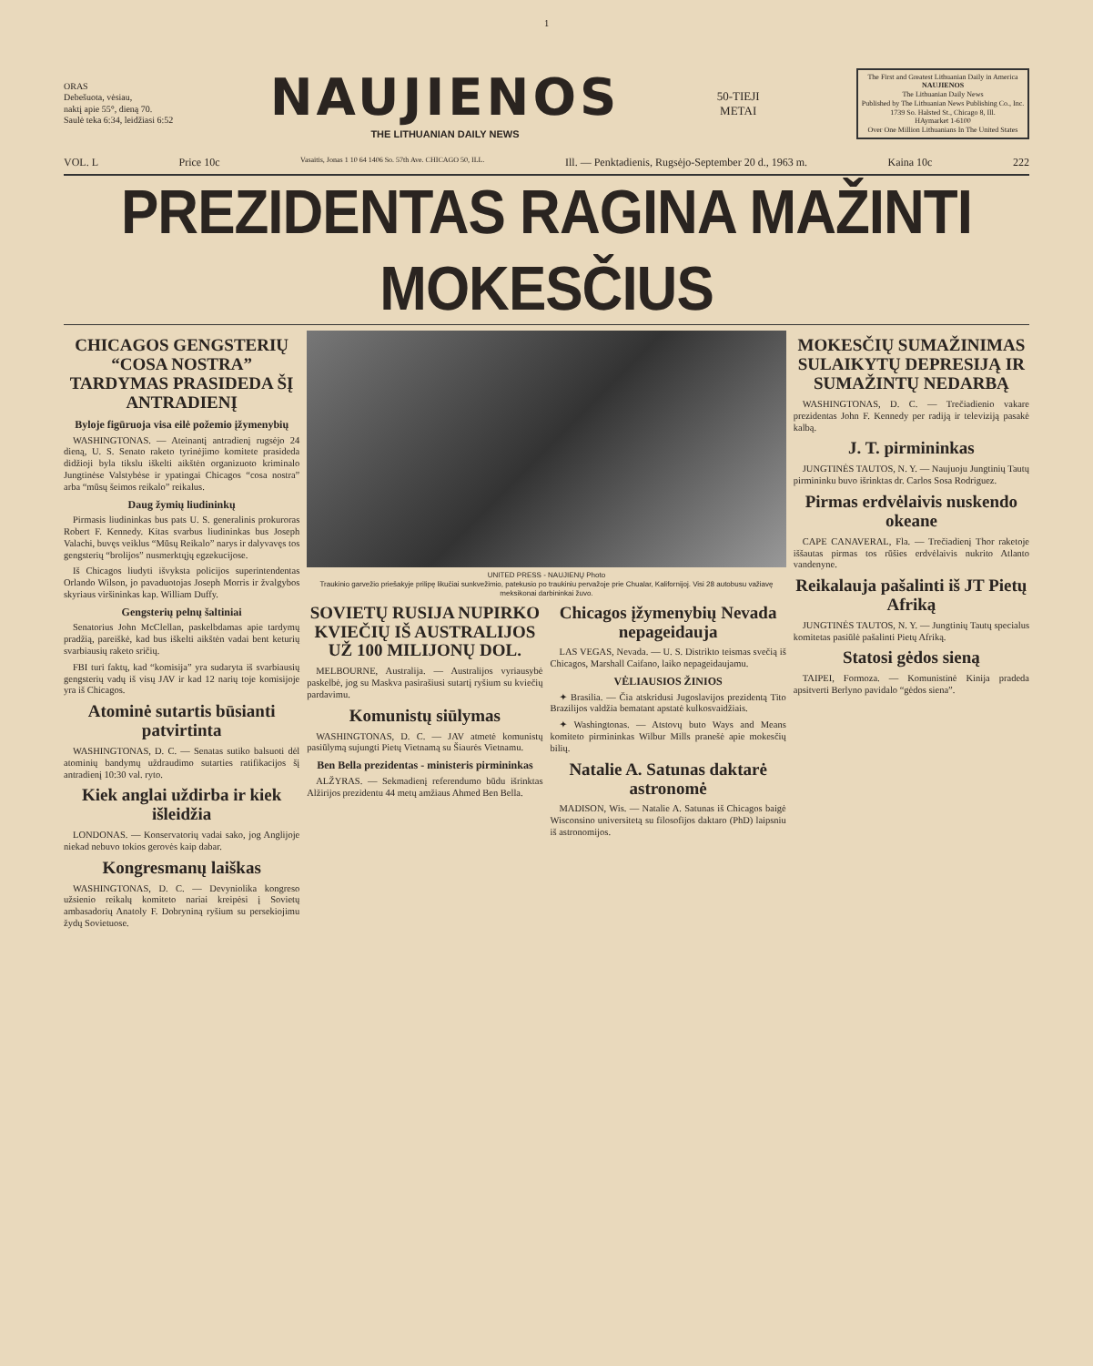1
ORAS
Debešuota, vėsiau,
naktį apie 55°, dieną 70.
Saulė teka 6:34, leidžiasi 6:52
NAUJIENOS
THE LITHUANIAN DAILY NEWS
50-TIEJI
METAI
The First and Greatest Lithuanian Daily in America
NAUJIENOS
The Lithuanian Daily News
Published by The Lithuanian News Publishing Co., Inc.
1739 So. Halsted St., Chicago 8, Ill.
HAymarket 1-6100
Over One Million Lithuanians In The United States
VOL. L Price 10c Vasaitis, Jonas 1 10 64 1406 So. 57th Ave. CHICAGO 50, ILL. Ill. — Penktadienis, Rugsėjo-September 20 d., 1963 m. Kaina 10c 222
PREZIDENTAS RAGINA MAŽINTI MOKESČIUS
CHICAGOS GENGSTERIŲ “COSA NOSTRA” TARDYMAS PRASIDEDA ŠĮ ANTRADIENĮ
Byloje figūruoja visa eilė požemio įžymenybių
WASHINGTONAS. — Ateinantį antradienį rugsėjo 24 dieną, U. S. Senato raketo tyrinėjimo komitete prasideda didžioji byla tikslu iškelti aikštėn organizuoto kriminalo Jungtinėse Valstybėse ir ypatingai Chicagos “cosa nostra” arba “mūsų šeimos reikalo” reikalus.
Daug žymių liudininkų
Pirmasis liudininkas bus pats U. S. generalinis prokuroras Robert F. Kennedy. Kitas svarbus liudininkas bus Joseph Valachi, buvęs veiklus “Mūsų Reikalo” narys ir dalyvavęs tos gengsterių “brolijos” nusmerktųjų egzekucijose.
Iš Chicagos liudyti išvyksta policijos superintendentas Orlando Wilson, jo pavaduotojas Joseph Morris ir žvalgybos skyriaus viršininkas kap. William Duffy.
Gengsterių pelnų šaltiniai
Senatorius John McClellan, paskelbdamas apie tardymų pradžią, pareiškė, kad bus iškelti aikštėn vadai bent keturių svarbiausių raketo sričių.
FBI turi faktų, kad “komisija” yra sudaryta iš svarbiausių gengsterių vadų iš visų JAV ir kad 12 narių toje komisijoje yra iš Chicagos.
Atominė sutartis būsianti patvirtinta
WASHINGTONAS, D. C. — Senatas sutiko balsuoti dėl atominių bandymų uždraudimo sutarties ratifikacijos šį antradienį 10:30 val. ryto.
Kiek anglai uždirba ir kiek išleidžia
LONDONAS. — Konservatorių vadai sako, jog Anglijoje niekad nebuvo tokios gerovės kaip dabar.
Kongresmanų laiškas
WASHINGTONAS, D. C. — Devyniolika kongreso užsienio reikalų komiteto nariai kreipėsi į Sovietų ambasadorių Anatoly F. Dobryniną ryšium su persekiojimu žydų Sovietuose.
UNITED PRESS - NAUJIENŲ Photo
Traukinio garvežio priešakyje prilipę likučiai sunkvežimio, patekusio po traukiniu pervažoje prie Chualar, Kalifornijoj. Visi 28 autobusu važiavę meksikonai darbininkai žuvo.
SOVIETŲ RUSIJA NUPIRKO KVIEČIŲ IŠ AUSTRALIJOS UŽ 100 MILIJONŲ DOL.
MELBOURNE, Australija. — Australijos vyriausybė paskelbė, jog su Maskva pasirašiusi sutartį ryšium su kviečių pardavimu.
Komunistų siūlymas
WASHINGTONAS, D. C. — JAV atmetė komunistų pasiūlymą sujungti Pietų Vietnamą su Šiaurės Vietnamu.
Ben Bella prezidentas - ministeris pirmininkas
ALŽYRAS. — Sekmadienį referendumo būdu išrinktas Alžirijos prezidentu 44 metų amžiaus Ahmed Ben Bella.
Chicagos įžymenybių Nevada nepageidauja
LAS VEGAS, Nevada. — U. S. Distrikto teismas svečią iš Chicagos, Marshall Caifano, laiko nepageidaujamu.
VĖLIAUSIOS ŽINIOS
✦ Brasilia. — Čia atskridusi Jugoslavijos prezidentą Tito Brazilijos valdžia bematant apstatė kulkosvaidžiais.
✦ Washingtonas. — Atstovų buto Ways and Means komiteto pirmininkas Wilbur Mills pranešė apie mokesčių bilių.
Natalie A. Satunas daktarė astronomė
MADISON, Wis. — Natalie A. Satunas iš Chicagos baigė Wisconsino universitetą su filosofijos daktaro (PhD) laipsniu iš astronomijos.
MOKESČIŲ SUMAŽINIMAS SULAIKYTŲ DEPRESIJĄ IR SUMAŽINTŲ NEDARBĄ
WASHINGTONAS, D. C. — Trečiadienio vakare prezidentas John F. Kennedy per radiją ir televiziją pasakė kalbą.
J. T. pirmininkas
JUNGTINĖS TAUTOS, N. Y. — Naujuoju Jungtinių Tautų pirmininku buvo išrinktas dr. Carlos Sosa Rodriguez.
Pirmas erdvėlaivis nuskendo okeane
CAPE CANAVERAL, Fla. — Trečiadienį Thor raketoje iššautas pirmas tos rūšies erdvėlaivis nukrito Atlanto vandenyne.
Reikalauja pašalinti iš JT Pietų Afriką
JUNGTINĖS TAUTOS, N. Y. — Jungtinių Tautų specialus komitetas pasiūlė pašalinti Pietų Afriką.
Statosi gėdos sieną
TAIPEI, Formoza. — Komunistinė Kinija pradeda apsitverti Berlyno pavidalo “gėdos siena”.